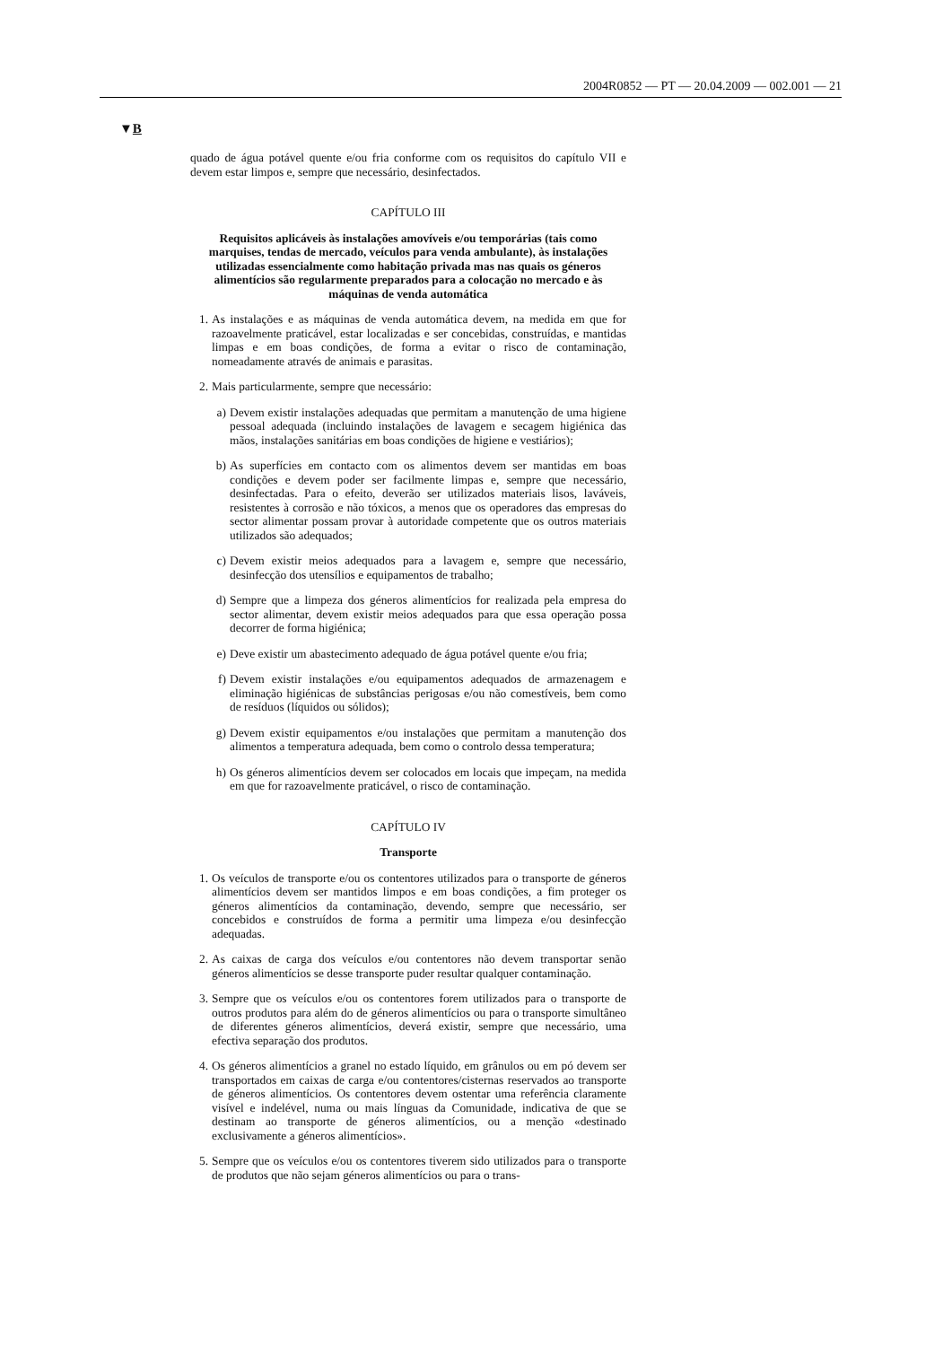2004R0852 — PT — 20.04.2009 — 002.001 — 21
▼B
quado de água potável quente e/ou fria conforme com os requisitos do capítulo VII e devem estar limpos e, sempre que necessário, desinfectados.
CAPÍTULO III
Requisitos aplicáveis às instalações amovíveis e/ou temporárias (tais como marquises, tendas de mercado, veículos para venda ambulante), às instalações utilizadas essencialmente como habitação privada mas nas quais os géneros alimentícios são regularmente preparados para a colocação no mercado e às máquinas de venda automática
1. As instalações e as máquinas de venda automática devem, na medida em que for razoavelmente praticável, estar localizadas e ser concebidas, construídas, e mantidas limpas e em boas condições, de forma a evitar o risco de contaminação, nomeadamente através de animais e parasitas.
2. Mais particularmente, sempre que necessário:
a) Devem existir instalações adequadas que permitam a manutenção de uma higiene pessoal adequada (incluindo instalações de lavagem e secagem higiénica das mãos, instalações sanitárias em boas condições de higiene e vestiários);
b) As superfícies em contacto com os alimentos devem ser mantidas em boas condições e devem poder ser facilmente limpas e, sempre que necessário, desinfectadas. Para o efeito, deverão ser utilizados materiais lisos, laváveis, resistentes à corrosão e não tóxicos, a menos que os operadores das empresas do sector alimentar possam provar à autoridade competente que os outros materiais utilizados são adequados;
c) Devem existir meios adequados para a lavagem e, sempre que necessário, desinfecção dos utensílios e equipamentos de trabalho;
d) Sempre que a limpeza dos géneros alimentícios for realizada pela empresa do sector alimentar, devem existir meios adequados para que essa operação possa decorrer de forma higiénica;
e) Deve existir um abastecimento adequado de água potável quente e/ou fria;
f) Devem existir instalações e/ou equipamentos adequados de armazenagem e eliminação higiénicas de substâncias perigosas e/ou não comestíveis, bem como de resíduos (líquidos ou sólidos);
g) Devem existir equipamentos e/ou instalações que permitam a manutenção dos alimentos a temperatura adequada, bem como o controlo dessa temperatura;
h) Os géneros alimentícios devem ser colocados em locais que impeçam, na medida em que for razoavelmente praticável, o risco de contaminação.
CAPÍTULO IV
Transporte
1. Os veículos de transporte e/ou os contentores utilizados para o transporte de géneros alimentícios devem ser mantidos limpos e em boas condições, a fim proteger os géneros alimentícios da contaminação, devendo, sempre que necessário, ser concebidos e construídos de forma a permitir uma limpeza e/ou desinfecção adequadas.
2. As caixas de carga dos veículos e/ou contentores não devem transportar senão géneros alimentícios se desse transporte puder resultar qualquer contaminação.
3. Sempre que os veículos e/ou os contentores forem utilizados para o transporte de outros produtos para além do de géneros alimentícios ou para o transporte simultâneo de diferentes géneros alimentícios, deverá existir, sempre que necessário, uma efectiva separação dos produtos.
4. Os géneros alimentícios a granel no estado líquido, em grânulos ou em pó devem ser transportados em caixas de carga e/ou contentores/cisternas reservados ao transporte de géneros alimentícios. Os contentores devem ostentar uma referência claramente visível e indelével, numa ou mais línguas da Comunidade, indicativa de que se destinam ao transporte de géneros alimentícios, ou a menção «destinado exclusivamente a géneros alimentícios».
5. Sempre que os veículos e/ou os contentores tiverem sido utilizados para o transporte de produtos que não sejam géneros alimentícios ou para o trans-